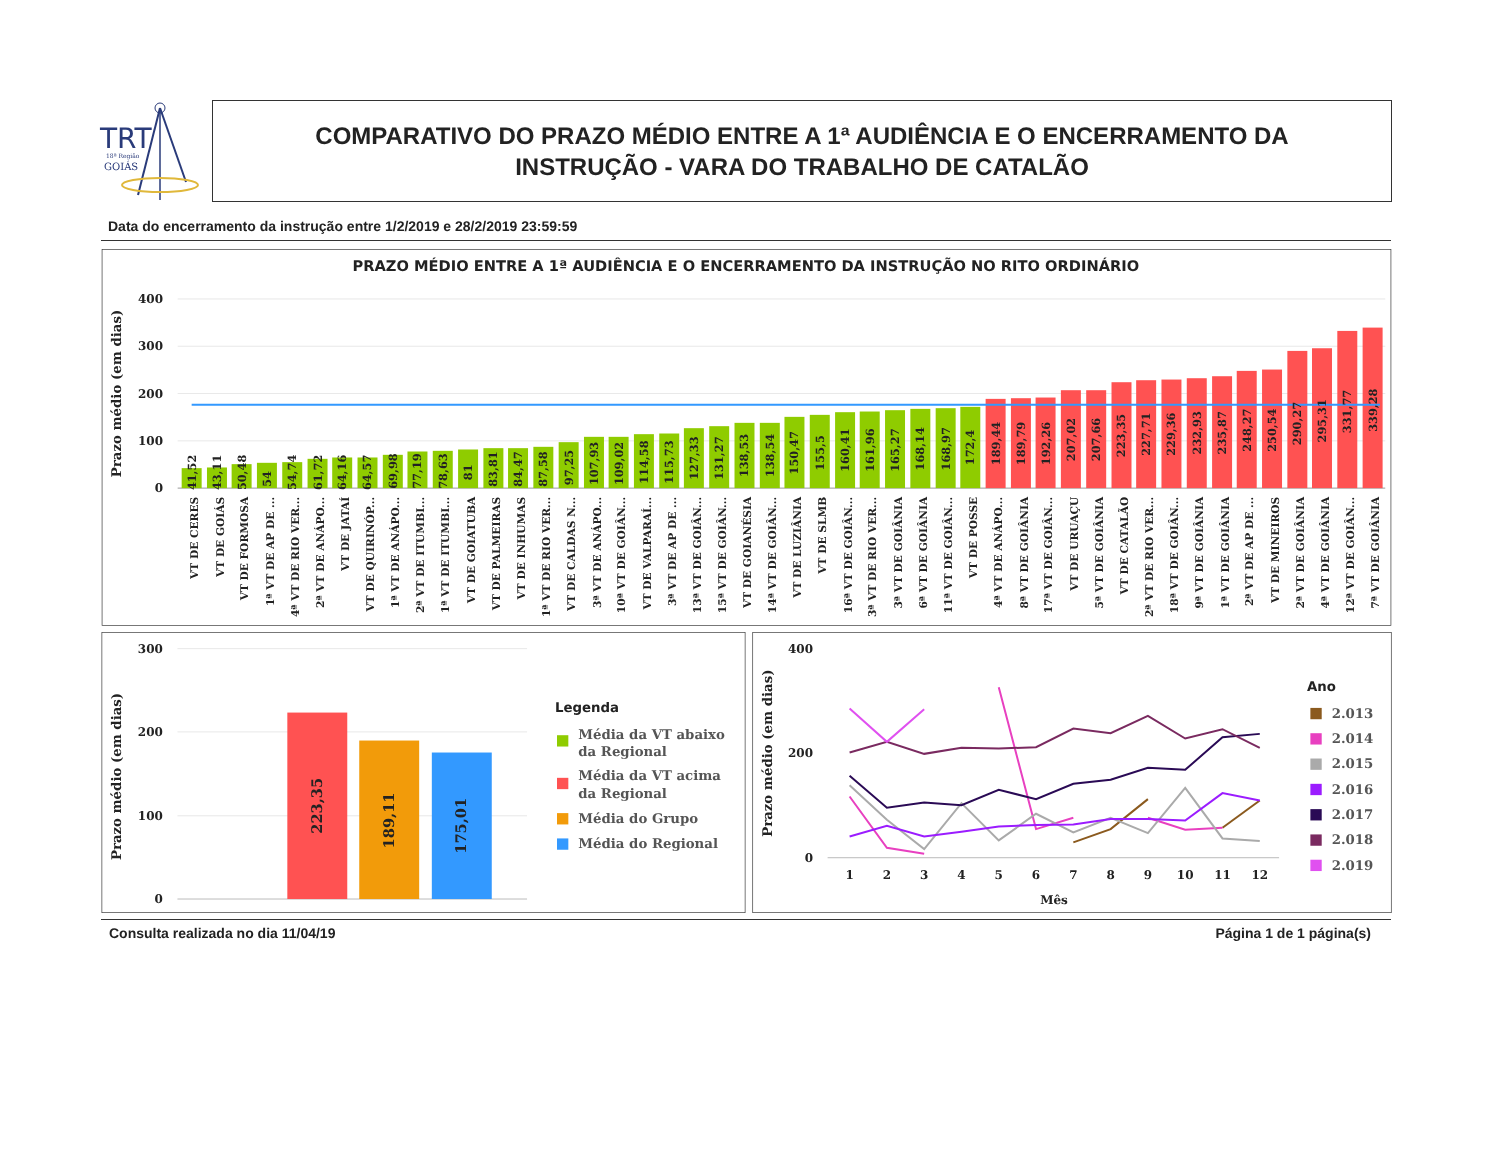TRT
18ª Região
GOIÁS
COMPARATIVO DO PRAZO MÉDIO ENTRE A 1ª AUDIÊNCIA E O ENCERRAMENTO DA
INSTRUÇÃO - VARA DO TRABALHO DE CATALÃO
Data do encerramento da instrução entre 1/2/2019 e 28/2/2019 23:59:59
PRAZO MÉDIO ENTRE A 1ª AUDIÊNCIA E O ENCERRAMENTO DA INSTRUÇÃO NO RITO ORDINÁRIO
Prazo médio (em dias)
400
300
200
100
0
41,52
43,11
50,48
54
54,74
61,72
64,16
64,57
69,98
77,19
78,63
81
83,81
84,47
87,58
97,25
107,93
109,02
114,58
115,73
127,33
131,27
138,53
138,54
150,47
155,5
160,41
161,96
165,27
168,14
168,97
172,4
189,44
189,79
192,26
207,02
207,66
223,35
227,71
229,36
232,93
235,87
248,27
250,54
290,27
295,31
331,77
339,28
VT DE CERES
VT DE GOIÁS
VT DE FORMOSA
1ª VT DE AP DE ...
4ª VT DE RIO VER...
2ª VT DE ANÁPO...
VT DE JATAÍ
VT DE QUIRINÓP...
1ª VT DE ANÁPO...
2ª VT DE ITUMBI...
1ª VT DE ITUMBI...
VT DE GOIATUBA
VT DE PALMEIRAS
VT DE INHUMAS
1ª VT DE RIO VER...
VT DE CALDAS N...
3ª VT DE ANÁPO...
10ª VT DE GOIÂN...
VT DE VALPARAÍ...
3ª VT DE AP DE ...
13ª VT DE GOIÂN...
15ª VT DE GOIÂN...
VT DE GOIANÉSIA
14ª VT DE GOIÂN...
VT DE LUZIÂNIA
VT DE SLMB
16ª VT DE GOIÂN...
3ª VT DE RIO VER...
3ª VT DE GOIÂNIA
6ª VT DE GOIÂNIA
11ª VT DE GOIÂN...
VT DE POSSE
4ª VT DE ANÁPO...
8ª VT DE GOIÂNIA
17ª VT DE GOIÂN...
VT DE URUAÇU
5ª VT DE GOIÂNIA
VT DE CATALÃO
2ª VT DE RIO VER...
18ª VT DE GOIÂN...
9ª VT DE GOIÂNIA
1ª VT DE GOIÂNIA
2ª VT DE AP DE ...
VT DE MINEIROS
2ª VT DE GOIÂNIA
4ª VT DE GOIÂNIA
12ª VT DE GOIÂN...
7ª VT DE GOIÂNIA
Prazo médio (em dias)
300
200
100
0
223,35
189,11
175,01
Legenda
Média da VT abaixo
da Regional
Média da VT acima
da Regional
Média do Grupo
Média do Regional
Prazo médio (em dias)
400
200
0
1
2
3
4
5
6
7
8
9
10
11
12
Mês
Ano
2.013
2.014
2.015
2.016
2.017
2.018
2.019
Consulta realizada no dia 11/04/19 Página 1 de 1 página(s)